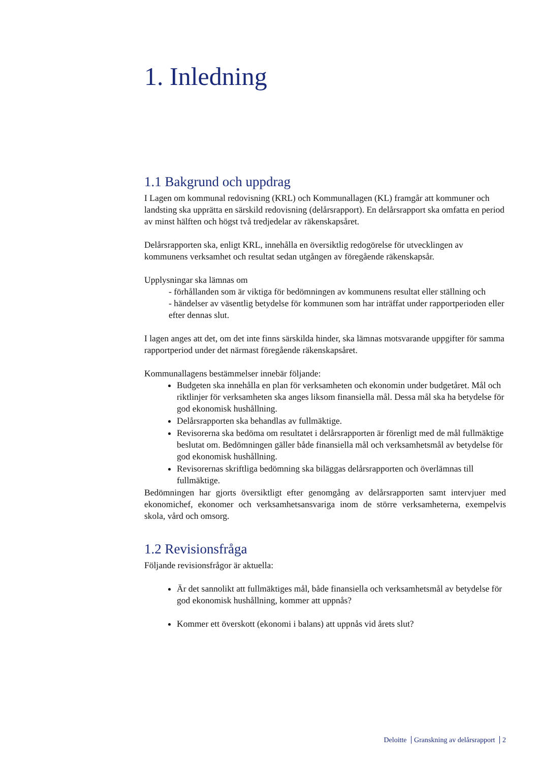1. Inledning
1.1 Bakgrund och uppdrag
I Lagen om kommunal redovisning (KRL) och Kommunallagen (KL) framgår att kommuner och landsting ska upprätta en särskild redovisning (delårsrapport). En delårsrapport ska omfatta en period av minst hälften och högst två tredjedelar av räkenskapsåret.
Delårsrapporten ska, enligt KRL, innehålla en översiktlig redogörelse för utvecklingen av kommunens verksamhet och resultat sedan utgången av föregående räkenskapsår.
Upplysningar ska lämnas om
- förhållanden som är viktiga för bedömningen av kommunens resultat eller ställning och
- händelser av väsentlig betydelse för kommunen som har inträffat under rapportperioden eller efter dennas slut.
I lagen anges att det, om det inte finns särskilda hinder, ska lämnas motsvarande uppgifter för samma rapportperiod under det närmast föregående räkenskapsåret.
Kommunallagens bestämmelser innebär följande:
Budgeten ska innehålla en plan för verksamheten och ekonomin under budgetåret. Mål och riktlinjer för verksamheten ska anges liksom finansiella mål. Dessa mål ska ha betydelse för god ekonomisk hushållning.
Delårsrapporten ska behandlas av fullmäktige.
Revisorerna ska bedöma om resultatet i delårsrapporten är förenligt med de mål fullmäktige beslutat om. Bedömningen gäller både finansiella mål och verksamhetsmål av betydelse för god ekonomisk hushållning.
Revisorernas skriftliga bedömning ska biläggas delårsrapporten och överlämnas till fullmäktige.
Bedömningen har gjorts översiktligt efter genomgång av delårsrapporten samt intervjuer med ekonomichef, ekonomer och verksamhetsansvariga inom de större verksamheterna, exempelvis skola, vård och omsorg.
1.2 Revisionsfråga
Följande revisionsfrågor är aktuella:
Är det sannolikt att fullmäktiges mål, både finansiella och verksamhetsmål av betydelse för god ekonomisk hushållning, kommer att uppnås?
Kommer ett överskott (ekonomi i balans) att uppnås vid årets slut?
Deloitte Granskning av delårsrapport 2